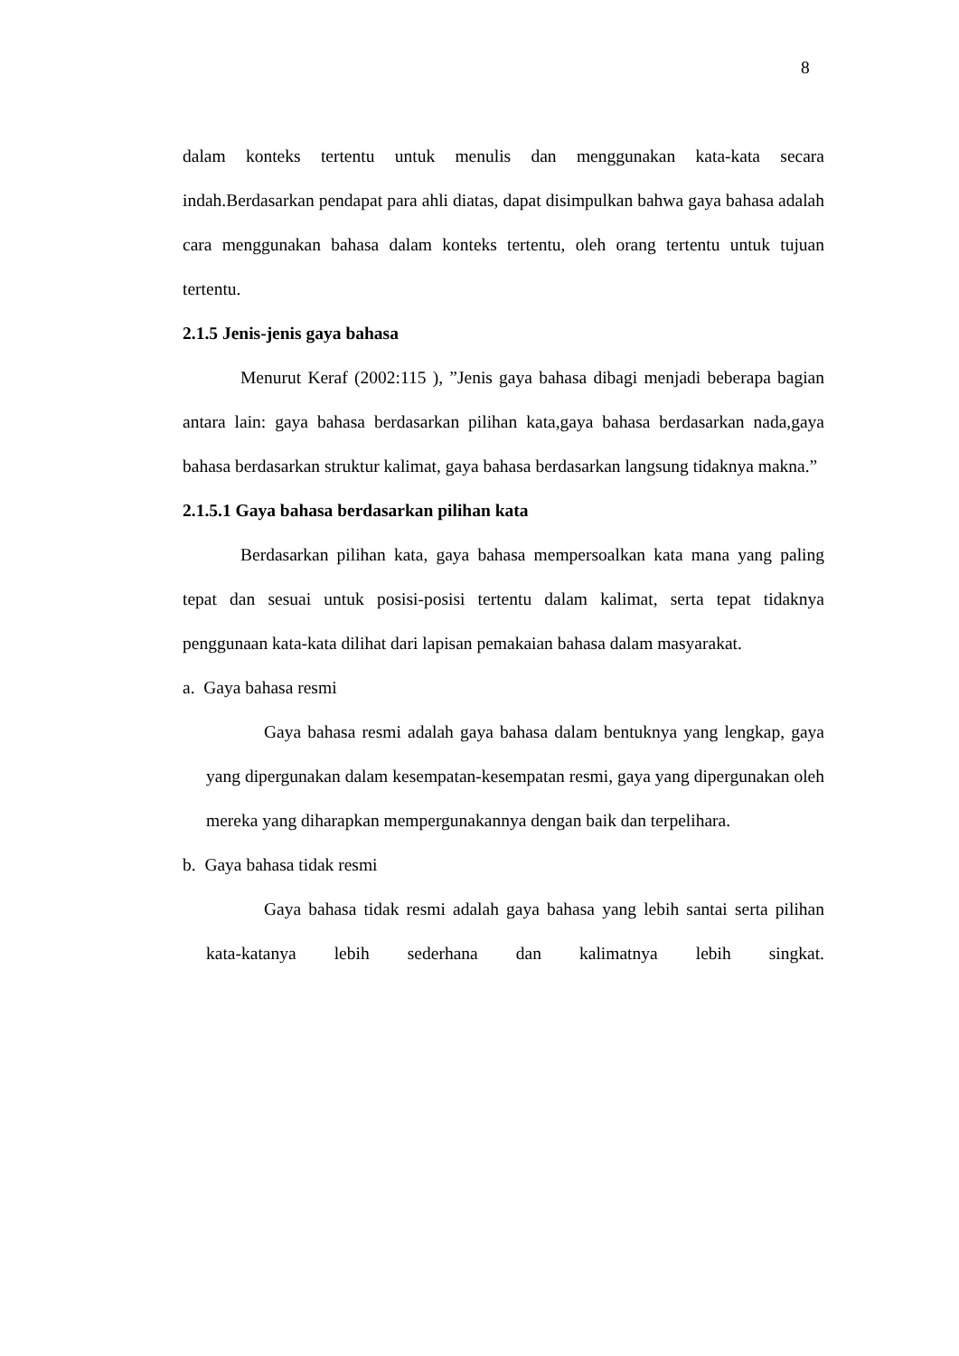8
dalam konteks tertentu untuk menulis dan menggunakan kata-kata secara indah.Berdasarkan pendapat para ahli diatas, dapat disimpulkan bahwa gaya bahasa adalah cara menggunakan bahasa dalam konteks tertentu, oleh orang tertentu untuk tujuan tertentu.
2.1.5 Jenis-jenis gaya bahasa
Menurut Keraf (2002:115 ), ”Jenis gaya bahasa dibagi menjadi beberapa bagian antara lain: gaya bahasa berdasarkan pilihan kata,gaya bahasa berdasarkan nada,gaya bahasa berdasarkan struktur kalimat, gaya bahasa berdasarkan langsung tidaknya makna.”
2.1.5.1 Gaya bahasa berdasarkan pilihan kata
Berdasarkan pilihan kata, gaya bahasa mempersoalkan kata mana yang paling tepat dan sesuai untuk posisi-posisi tertentu dalam kalimat, serta tepat tidaknya penggunaan kata-kata dilihat dari lapisan pemakaian bahasa dalam masyarakat.
a. Gaya bahasa resmi
Gaya bahasa resmi adalah gaya bahasa dalam bentuknya yang lengkap, gaya yang dipergunakan dalam kesempatan-kesempatan resmi, gaya yang dipergunakan oleh mereka yang diharapkan mempergunakannya dengan baik dan terpelihara.
b. Gaya bahasa tidak resmi
Gaya bahasa tidak resmi adalah gaya bahasa yang lebih santai serta pilihan kata-katanya lebih sederhana dan kalimatnya lebih singkat.